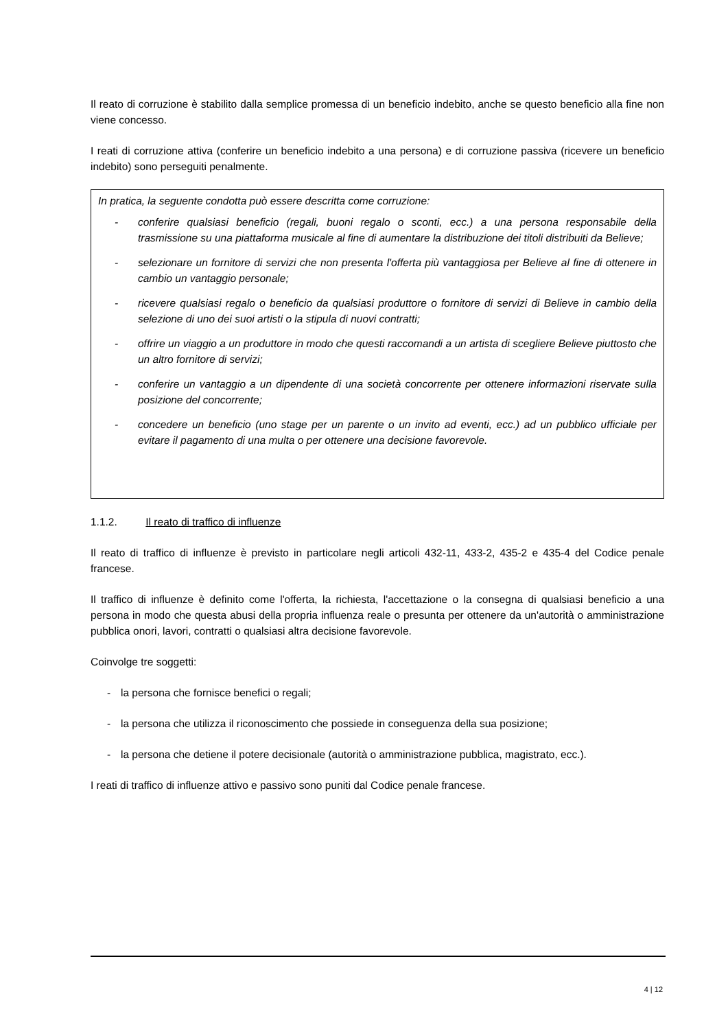Il reato di corruzione è stabilito dalla semplice promessa di un beneficio indebito, anche se questo beneficio alla fine non viene concesso.
I reati di corruzione attiva (conferire un beneficio indebito a una persona) e di corruzione passiva (ricevere un beneficio indebito) sono perseguiti penalmente.
In pratica, la seguente condotta può essere descritta come corruzione:
- conferire qualsiasi beneficio (regali, buoni regalo o sconti, ecc.) a una persona responsabile della trasmissione su una piattaforma musicale al fine di aumentare la distribuzione dei titoli distribuiti da Believe;
- selezionare un fornitore di servizi che non presenta l'offerta più vantaggiosa per Believe al fine di ottenere in cambio un vantaggio personale;
- ricevere qualsiasi regalo o beneficio da qualsiasi produttore o fornitore di servizi di Believe in cambio della selezione di uno dei suoi artisti o la stipula di nuovi contratti;
- offrire un viaggio a un produttore in modo che questi raccomandi a un artista di scegliere Believe piuttosto che un altro fornitore di servizi;
- conferire un vantaggio a un dipendente di una società concorrente per ottenere informazioni riservate sulla posizione del concorrente;
- concedere un beneficio (uno stage per un parente o un invito ad eventi, ecc.) ad un pubblico ufficiale per evitare il pagamento di una multa o per ottenere una decisione favorevole.
1.1.2. Il reato di traffico di influenze
Il reato di traffico di influenze è previsto in particolare negli articoli 432-11, 433-2, 435-2 e 435-4 del Codice penale francese.
Il traffico di influenze è definito come l'offerta, la richiesta, l'accettazione o la consegna di qualsiasi beneficio a una persona in modo che questa abusi della propria influenza reale o presunta per ottenere da un'autorità o amministrazione pubblica onori, lavori, contratti o qualsiasi altra decisione favorevole.
Coinvolge tre soggetti:
- la persona che fornisce benefici o regali;
- la persona che utilizza il riconoscimento che possiede in conseguenza della sua posizione;
- la persona che detiene il potere decisionale (autorità o amministrazione pubblica, magistrato, ecc.).
I reati di traffico di influenze attivo e passivo sono puniti dal Codice penale francese.
4 | 12